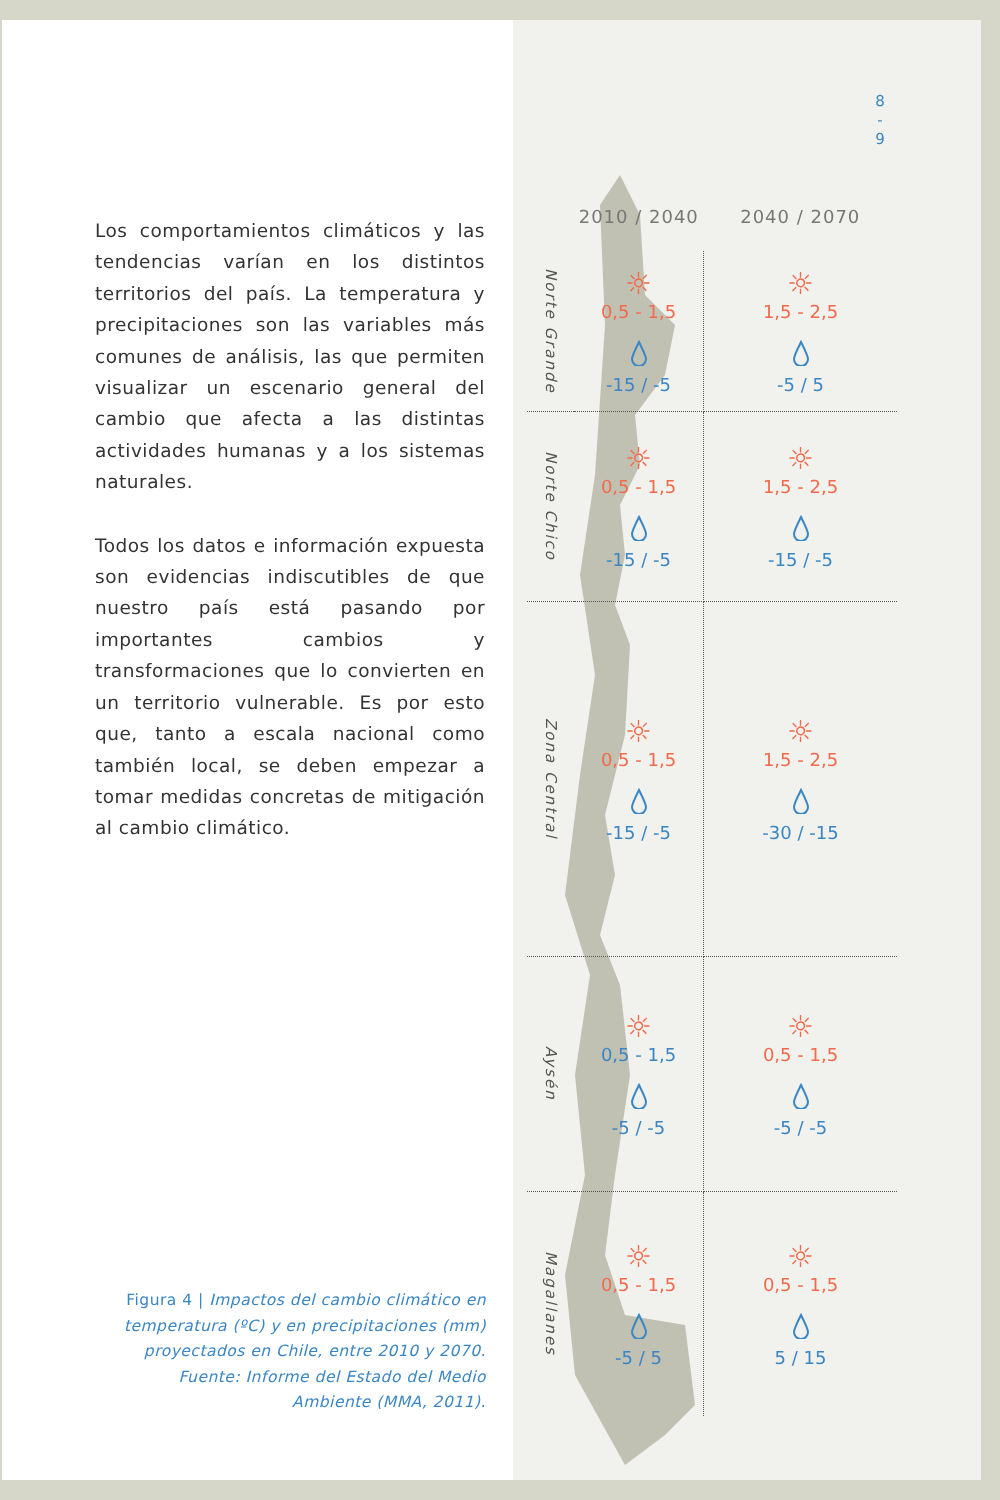8
-
9
Los comportamientos climáticos y las tendencias varían en los distintos territorios del país. La temperatura y precipitaciones son las variables más comunes de análisis, las que permiten visualizar un escenario general del cambio que afecta a las distintas actividades humanas y a los sistemas naturales.
Todos los datos e información expuesta son evidencias indiscutibles de que nuestro país está pasando por importantes cambios y transformaciones que lo convierten en un territorio vulnerable. Es por esto que, tanto a escala nacional como también local, se deben empezar a tomar medidas concretas de mitigación al cambio climático.
| | 2010 / 2040 | 2040 / 2070 |
| --- | --- | --- |
| Norte Grande | ☼ 0,5 - 1,5 -15 / -5 | ☼ 1,5 - 2,5 -5 / 5 |
| Norte Chico | ☼ 0,5 - 1,5 -15 / -5 | ☼ 1,5 - 2,5 -15 / -5 |
| Zona Central | ☼ 0,5 - 1,5 -15 / -5 | ☼ 1,5 - 2,5 -30 / -15 |
| Aysén | ☼ 0,5 - 1,5 -5 / -5 | ☼ 0,5 - 1,5 -5 / -5 |
| Magallanes | ☼ 0,5 - 1,5 -5 / 5 | ☼ 0,5 - 1,5 5 / 15 |
Figura 4 | Impactos del cambio climático en temperatura (ºC) y en precipitaciones (mm) proyectados en Chile, entre 2010 y 2070. Fuente: Informe del Estado del Medio Ambiente (MMA, 2011).